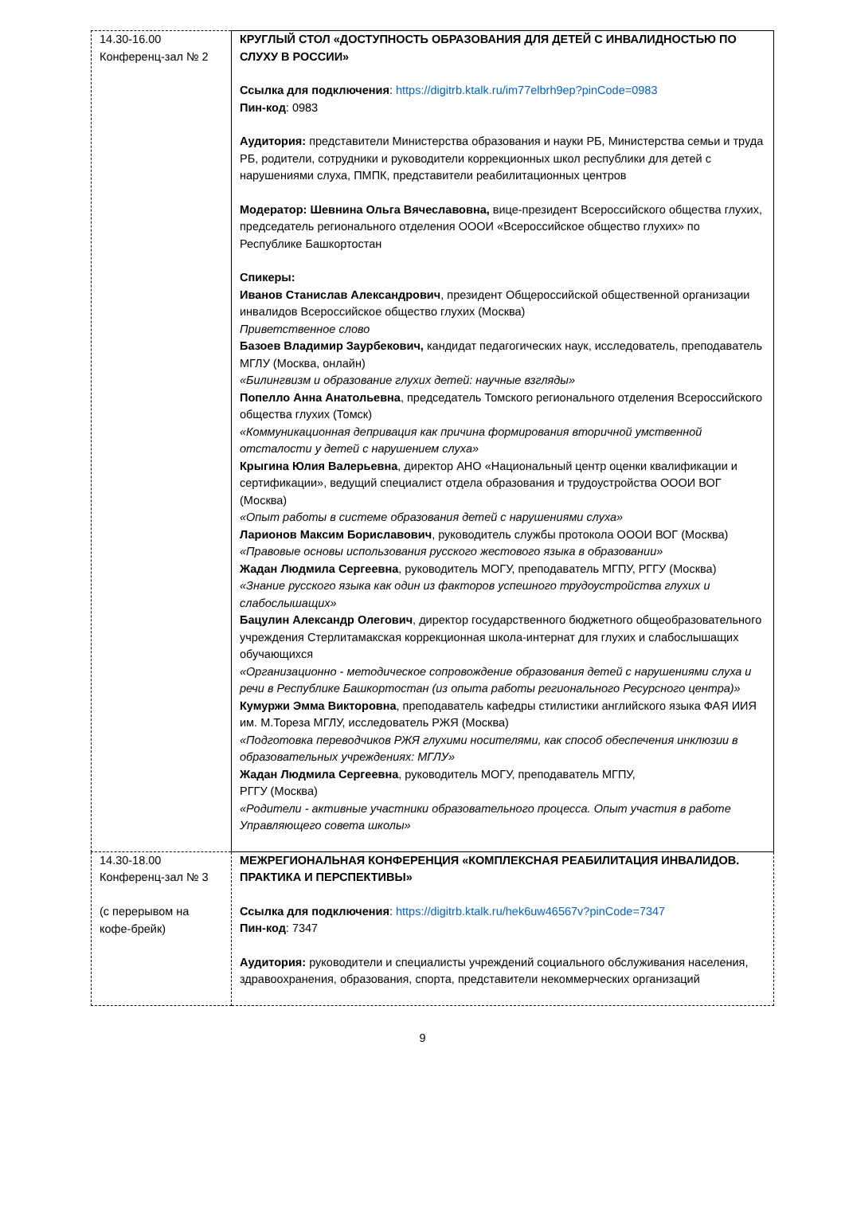| 14.30-16.00 Конференц-зал № 2 | КРУГЛЫЙ СТОЛ «ДОСТУПНОСТЬ ОБРАЗОВАНИЯ ДЛЯ ДЕТЕЙ С ИНВАЛИДНОСТЬЮ ПО СЛУХУ В РОССИИ» Ссылка для подключения : https://digitrb.ktalk.ru/im77elbrh9ep?pinCode=0983 Пин-код : 0983 Аудитория: представители Министерства образования и науки РБ, Министерства семьи и труда РБ, родители, сотрудники и руководители коррекционных школ республики для детей с нарушениями слуха, ПМПК, представители реабилитационных центров Модератор: Шевнина Ольга Вячеславовна, вице-президент Всероссийского общества глухих, председатель регионального отделения ОООИ «Всероссийское общество глухих» по Республике Башкортостан Спикеры: Иванов Станислав Александрович , президент Общероссийской общественной организации инвалидов Всероссийское общество глухих (Москва) Приветственное слово Базоев Владимир Заурбекович, кандидат педагогических наук, исследователь, преподаватель МГЛУ (Москва, онлайн) «Билингвизм и образование глухих детей: научные взгляды» Попелло Анна Анатольевна , председатель Томского регионального отделения Всероссийского общества глухих (Томск) «Коммуникационная депривация как причина формирования вторичной умственной отсталости у детей с нарушением слуха» Крыгина Юлия Валерьевна , директор АНО «Национальный центр оценки квалификации и сертификации», ведущий специалист отдела образования и трудоустройства ОООИ ВОГ (Москва) «Опыт работы в системе образования детей с нарушениями слуха» Ларионов Максим Бориславович , руководитель службы протокола ОООИ ВОГ (Москва) «Правовые основы использования русского жестового языка в образовании» Жадан Людмила Сергеевна , руководитель МОГУ, преподаватель МГПУ, РГГУ (Москва) «Знание русского языка как один из факторов успешного трудоустройства глухих и слабослышащих» Бацулин Александр Олегович , директор государственного бюджетного общеобразовательного учреждения Стерлитамакская коррекционная школа-интернат для глухих и слабослышащих обучающихся «Организационно - методическое сопровождение образования детей с нарушениями слуха и речи в Республике Башкортостан (из опыта работы регионального Ресурсного центра)» Кумуржи Эмма Викторовна , преподаватель кафедры стилистики английского языка ФАЯ ИИЯ им. М.Тореза МГЛУ, исследователь РЖЯ (Москва) «Подготовка переводчиков РЖЯ глухими носителями, как способ обеспечения инклюзии в образовательных учреждениях: МГЛУ» Жадан Людмила Сергеевна , руководитель МОГУ, преподаватель МГПУ, РГГУ (Москва) «Родители - активные участники образовательного процесса. Опыт участия в работе Управляющего совета школы» |
| 14.30-18.00 Конференц-зал № 3 (с перерывом на кофе-брейк) | МЕЖРЕГИОНАЛЬНАЯ КОНФЕРЕНЦИЯ «КОМПЛЕКСНАЯ РЕАБИЛИТАЦИЯ ИНВАЛИДОВ. ПРАКТИКА И ПЕРСПЕКТИВЫ» Ссылка для подключения : https://digitrb.ktalk.ru/hek6uw46567v?pinCode=7347 Пин-код : 7347 Аудитория: руководители и специалисты учреждений социального обслуживания населения, здравоохранения, образования, спорта, представители некоммерческих организаций |
9